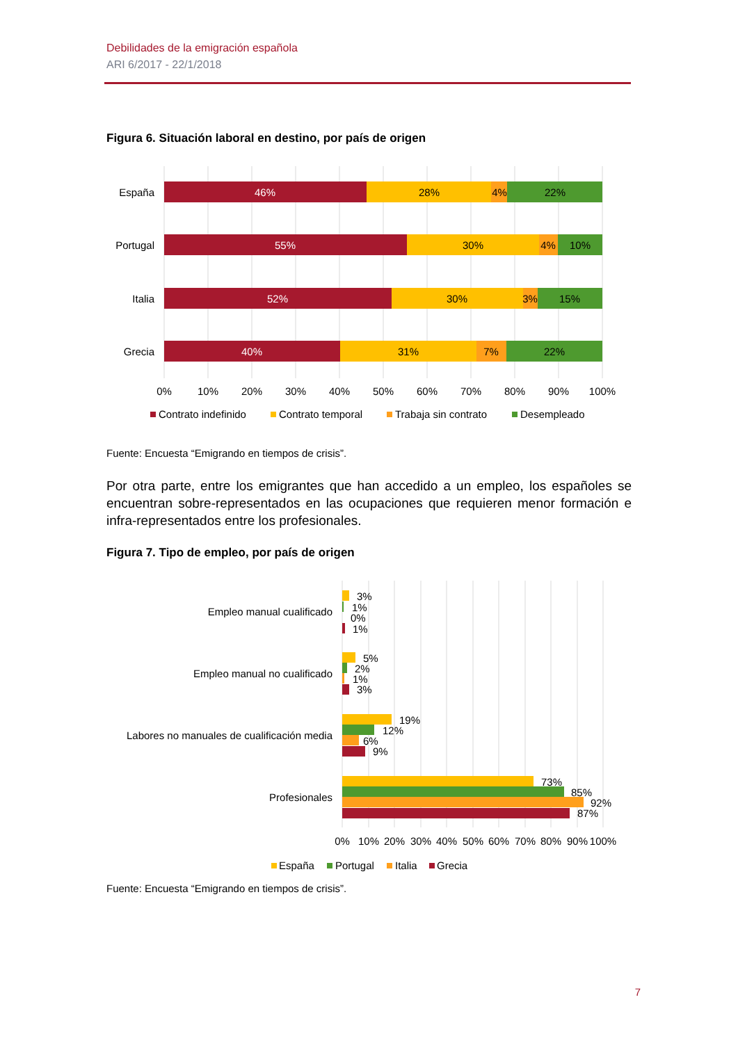Debilidades de la emigración española
ARI 6/2017 - 22/1/2018
Figura 6. Situación laboral en destino, por país de origen
España
Portugal
Italia
Grecia
46%
28%
4%
22%
55%
30%
4%
10%
52%
30%
3%
15%
40%
31%
7%
22%
0%
10%
20%
30%
40%
50%
60%
70%
80%
90%
100%
Contrato indefinido
Contrato temporal
Trabaja sin contrato
Desempleado
Fuente: Encuesta “Emigrando en tiempos de crisis”.
Por otra parte, entre los emigrantes que han accedido a un empleo, los españoles se encuentran sobre-representados en las ocupaciones que requieren menor formación e infra-representados entre los profesionales.
Figura 7. Tipo de empleo, por país de origen
Empleo manual cualificado
Empleo manual no cualificado
Labores no manuales de cualificación media
Profesionales
3%
1%
0%
1%
5%
2%
1%
3%
19%
12%
6%
9%
73%
85%
92%
87%
0%
10%
20%
30%
40%
50%
60%
70%
80%
90%
100%
España
Portugal
Italia
Grecia
Fuente: Encuesta “Emigrando en tiempos de crisis”.
7